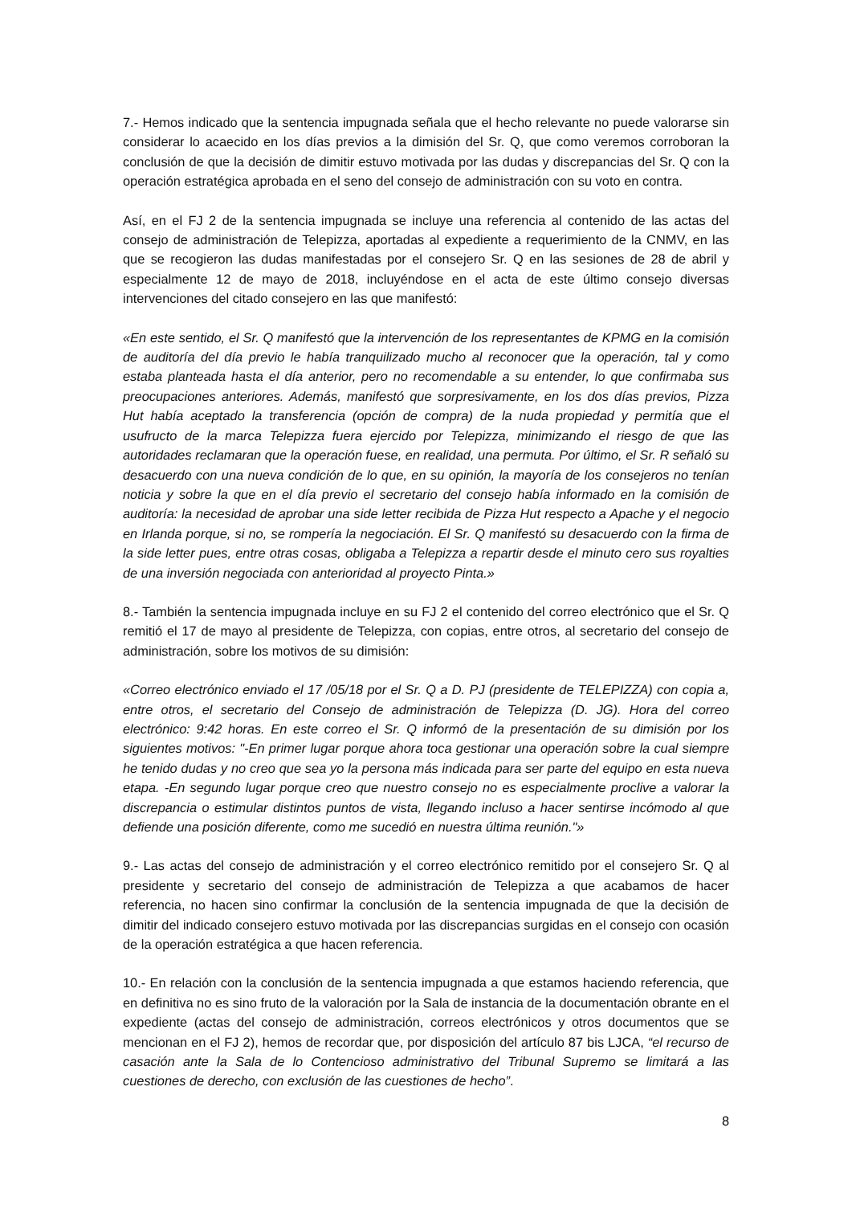7.- Hemos indicado que la sentencia impugnada señala que el hecho relevante no puede valorarse sin considerar lo acaecido en los días previos a la dimisión del Sr. Q, que como veremos corroboran la conclusión de que la decisión de dimitir estuvo motivada por las dudas y discrepancias del Sr. Q con la operación estratégica aprobada en el seno del consejo de administración con su voto en contra.
Así, en el FJ 2 de la sentencia impugnada se incluye una referencia al contenido de las actas del consejo de administración de Telepizza, aportadas al expediente a requerimiento de la CNMV, en las que se recogieron las dudas manifestadas por el consejero Sr. Q en las sesiones de 28 de abril y especialmente 12 de mayo de 2018, incluyéndose en el acta de este último consejo diversas intervenciones del citado consejero en las que manifestó:
«En este sentido, el Sr. Q manifestó que la intervención de los representantes de KPMG en la comisión de auditoría del día previo le había tranquilizado mucho al reconocer que la operación, tal y como estaba planteada hasta el día anterior, pero no recomendable a su entender, lo que confirmaba sus preocupaciones anteriores. Además, manifestó que sorpresivamente, en los dos días previos, Pizza Hut había aceptado la transferencia (opción de compra) de la nuda propiedad y permitía que el usufructo de la marca Telepizza fuera ejercido por Telepizza, minimizando el riesgo de que las autoridades reclamaran que la operación fuese, en realidad, una permuta. Por último, el Sr. R señaló su desacuerdo con una nueva condición de lo que, en su opinión, la mayoría de los consejeros no tenían noticia y sobre la que en el día previo el secretario del consejo había informado en la comisión de auditoría: la necesidad de aprobar una side letter recibida de Pizza Hut respecto a Apache y el negocio en Irlanda porque, si no, se rompería la negociación. El Sr. Q manifestó su desacuerdo con la firma de la side letter pues, entre otras cosas, obligaba a Telepizza a repartir desde el minuto cero sus royalties de una inversión negociada con anterioridad al proyecto Pinta.»
8.- También la sentencia impugnada incluye en su FJ 2 el contenido del correo electrónico que el Sr. Q remitió el 17 de mayo al presidente de Telepizza, con copias, entre otros, al secretario del consejo de administración, sobre los motivos de su dimisión:
«Correo electrónico enviado el 17 /05/18 por el Sr. Q a D. PJ (presidente de TELEPIZZA) con copia a, entre otros, el secretario del Consejo de administración de Telepizza (D. JG). Hora del correo electrónico: 9:42 horas. En este correo el Sr. Q informó de la presentación de su dimisión por los siguientes motivos: "-En primer lugar porque ahora toca gestionar una operación sobre la cual siempre he tenido dudas y no creo que sea yo la persona más indicada para ser parte del equipo en esta nueva etapa. -En segundo lugar porque creo que nuestro consejo no es especialmente proclive a valorar la discrepancia o estimular distintos puntos de vista, llegando incluso a hacer sentirse incómodo al que defiende una posición diferente, como me sucedió en nuestra última reunión."»
9.- Las actas del consejo de administración y el correo electrónico remitido por el consejero Sr. Q al presidente y secretario del consejo de administración de Telepizza a que acabamos de hacer referencia, no hacen sino confirmar la conclusión de la sentencia impugnada de que la decisión de dimitir del indicado consejero estuvo motivada por las discrepancias surgidas en el consejo con ocasión de la operación estratégica a que hacen referencia.
10.- En relación con la conclusión de la sentencia impugnada a que estamos haciendo referencia, que en definitiva no es sino fruto de la valoración por la Sala de instancia de la documentación obrante en el expediente (actas del consejo de administración, correos electrónicos y otros documentos que se mencionan en el FJ 2), hemos de recordar que, por disposición del artículo 87 bis LJCA, “el recurso de casación ante la Sala de lo Contencioso administrativo del Tribunal Supremo se limitará a las cuestiones de derecho, con exclusión de las cuestiones de hecho”.
8